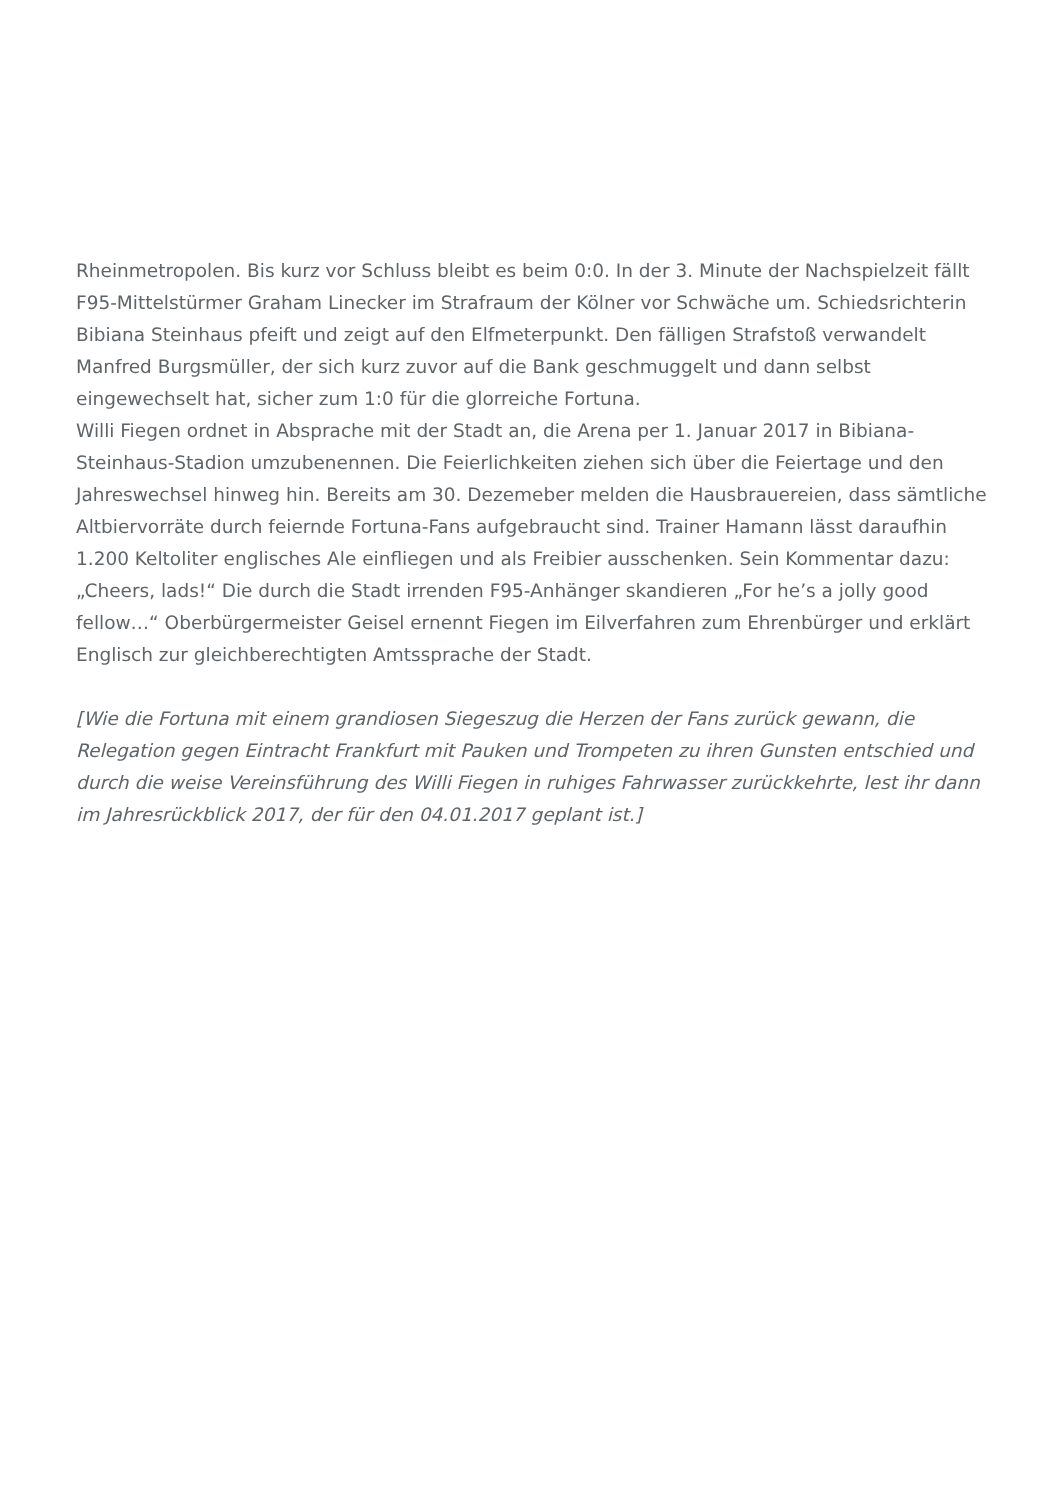Rheinmetropolen. Bis kurz vor Schluss bleibt es beim 0:0. In der 3. Minute der Nachspielzeit fällt F95-Mittelstürmer Graham Linecker im Strafraum der Kölner vor Schwäche um. Schiedsrichterin Bibiana Steinhaus pfeift und zeigt auf den Elfmeterpunkt. Den fälligen Strafstoß verwandelt Manfred Burgsmüller, der sich kurz zuvor auf die Bank geschmuggelt und dann selbst eingewechselt hat, sicher zum 1:0 für die glorreiche Fortuna.
Willi Fiegen ordnet in Absprache mit der Stadt an, die Arena per 1. Januar 2017 in Bibiana-Steinhaus-Stadion umzubenennen. Die Feierlichkeiten ziehen sich über die Feiertage und den Jahreswechsel hinweg hin. Bereits am 30. Dezemeber melden die Hausbrauereien, dass sämtliche Altbiervorräte durch feiernde Fortuna-Fans aufgebraucht sind. Trainer Hamann lässt daraufhin 1.200 Keltoliter englisches Ale einfliegen und als Freibier ausschenken. Sein Kommentar dazu: „Cheers, lads!“ Die durch die Stadt irrenden F95-Anhänger skandieren „For he’s a jolly good fellow…“ Oberbürgermeister Geisel ernennt Fiegen im Eilverfahren zum Ehrenbürger und erklärt Englisch zur gleichberechtigten Amtssprache der Stadt.
[Wie die Fortuna mit einem grandiosen Siegeszug die Herzen der Fans zurück gewann, die Relegation gegen Eintracht Frankfurt mit Pauken und Trompeten zu ihren Gunsten entschied und durch die weise Vereinsführung des Willi Fiegen in ruhiges Fahrwasser zurückkehrte, lest ihr dann im Jahresrückblick 2017, der für den 04.01.2017 geplant ist.]